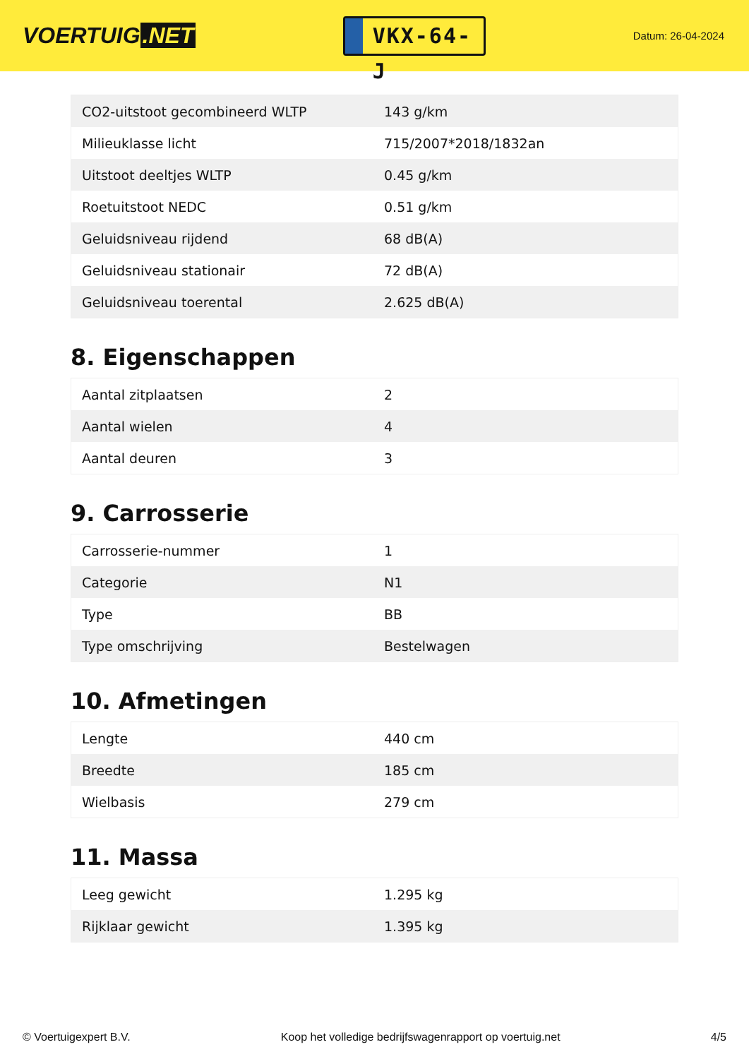VOERTUIG.NET
VKX-64-J
Datum: 26-04-2024
| CO2-uitstoot gecombineerd WLTP | 143 g/km |
| Milieuklasse licht | 715/2007*2018/1832an |
| Uitstoot deeltjes WLTP | 0.45 g/km |
| Roetuitstoot NEDC | 0.51 g/km |
| Geluidsniveau rijdend | 68 dB(A) |
| Geluidsniveau stationair | 72 dB(A) |
| Geluidsniveau toerental | 2.625 dB(A) |
8. Eigenschappen
| Aantal zitplaatsen | 2 |
| Aantal wielen | 4 |
| Aantal deuren | 3 |
9. Carrosserie
| Carrosserie-nummer | 1 |
| Categorie | N1 |
| Type | BB |
| Type omschrijving | Bestelwagen |
10. Afmetingen
| Lengte | 440 cm |
| Breedte | 185 cm |
| Wielbasis | 279 cm |
11. Massa
| Leeg gewicht | 1.295 kg |
| Rijklaar gewicht | 1.395 kg |
© Voertuigexpert B.V. Koop het volledige bedrijfswagenrapport op voertuig.net 4/5